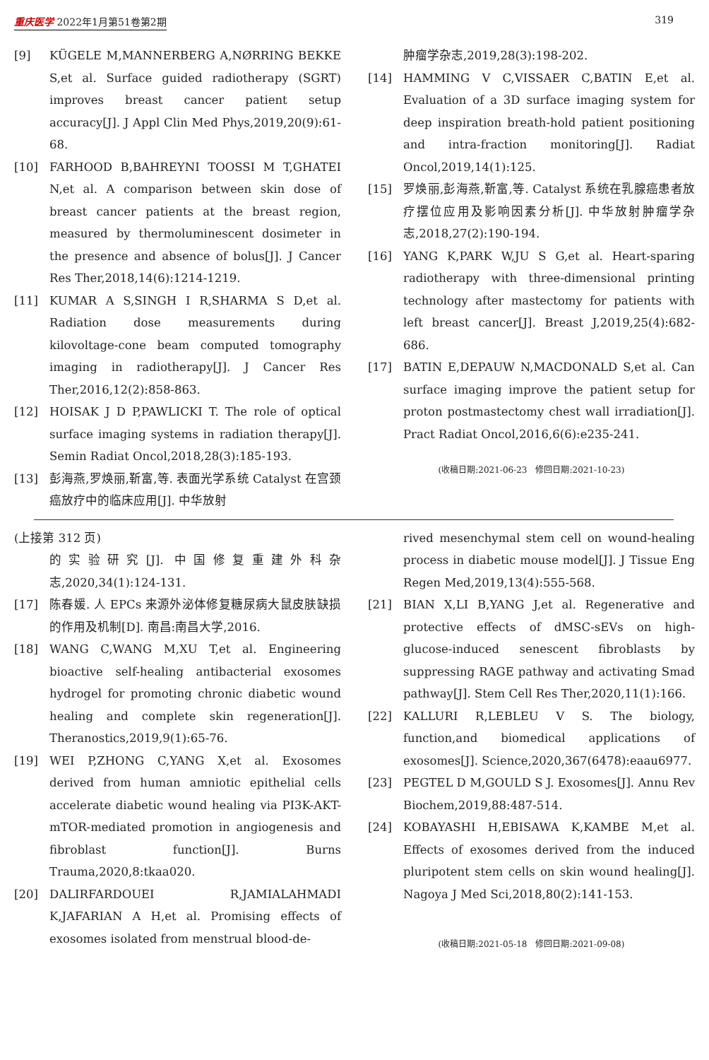重庆医学 2022年1月第51卷第2期 319
[9] KÜGELE M,MANNERBERG A,NØRRING BEKKE S,et al. Surface guided radiotherapy (SGRT) improves breast cancer patient setup accuracy[J]. J Appl Clin Med Phys,2019,20(9):61-68.
[10] FARHOOD B,BAHREYNI TOOSSI M T,GHATEI N,et al. A comparison between skin dose of breast cancer patients at the breast region, measured by thermoluminescent dosimeter in the presence and absence of bolus[J]. J Cancer Res Ther,2018,14(6):1214-1219.
[11] KUMAR A S,SINGH I R,SHARMA S D,et al. Radiation dose measurements during kilovoltage-cone beam computed tomography imaging in radiotherapy[J]. J Cancer Res Ther,2016,12(2):858-863.
[12] HOISAK J D P,PAWLICKI T. The role of optical surface imaging systems in radiation therapy[J]. Semin Radiat Oncol,2018,28(3):185-193.
[13] 彭海燕,罗焕丽,靳富,等. 表面光学系统 Catalyst 在宫颈癌放疗中的临床应用[J]. 中华放射
肿瘤学杂志,2019,28(3):198-202.
[14] HAMMING V C,VISSAER C,BATIN E,et al. Evaluation of a 3D surface imaging system for deep inspiration breath-hold patient positioning and intra-fraction monitoring[J]. Radiat Oncol,2019,14(1):125.
[15] 罗焕丽,彭海燕,靳富,等. Catalyst 系统在乳腺癌患者放疗摆位应用及影响因素分析[J]. 中华放射肿瘤学杂志,2018,27(2):190-194.
[16] YANG K,PARK W,JU S G,et al. Heart-sparing radiotherapy with three-dimensional printing technology after mastectomy for patients with left breast cancer[J]. Breast J,2019,25(4):682-686.
[17] BATIN E,DEPAUW N,MACDONALD S,et al. Can surface imaging improve the patient setup for proton postmastectomy chest wall irradiation[J]. Pract Radiat Oncol,2016,6(6):e235-241.
(收稿日期:2021-06-23　修回日期:2021-10-23)
(上接第 312 页)
的实验研究[J]. 中国修复重建外科杂志,2020,34(1):124-131.
[17] 陈春媛. 人 EPCs 来源外泌体修复糖尿病大鼠皮肤缺损的作用及机制[D]. 南昌:南昌大学,2016.
[18] WANG C,WANG M,XU T,et al. Engineering bioactive self-healing antibacterial exosomes hydrogel for promoting chronic diabetic wound healing and complete skin regeneration[J]. Theranostics,2019,9(1):65-76.
[19] WEI P,ZHONG C,YANG X,et al. Exosomes derived from human amniotic epithelial cells accelerate diabetic wound healing via PI3K-AKT-mTOR-mediated promotion in angiogenesis and fibroblast function[J]. Burns Trauma,2020,8:tkaa020.
[20] DALIRFARDOUEI R,JAMIALAHMADI K,JAFARIAN A H,et al. Promising effects of exosomes isolated from menstrual blood-de-
rived mesenchymal stem cell on wound-healing process in diabetic mouse model[J]. J Tissue Eng Regen Med,2019,13(4):555-568.
[21] BIAN X,LI B,YANG J,et al. Regenerative and protective effects of dMSC-sEVs on high-glucose-induced senescent fibroblasts by suppressing RAGE pathway and activating Smad pathway[J]. Stem Cell Res Ther,2020,11(1):166.
[22] KALLURI R,LEBLEU V S. The biology, function,and biomedical applications of exosomes[J]. Science,2020,367(6478):eaau6977.
[23] PEGTEL D M,GOULD S J. Exosomes[J]. Annu Rev Biochem,2019,88:487-514.
[24] KOBAYASHI H,EBISAWA K,KAMBE M,et al. Effects of exosomes derived from the induced pluripotent stem cells on skin wound healing[J]. Nagoya J Med Sci,2018,80(2):141-153.
(收稿日期:2021-05-18　修回日期:2021-09-08)